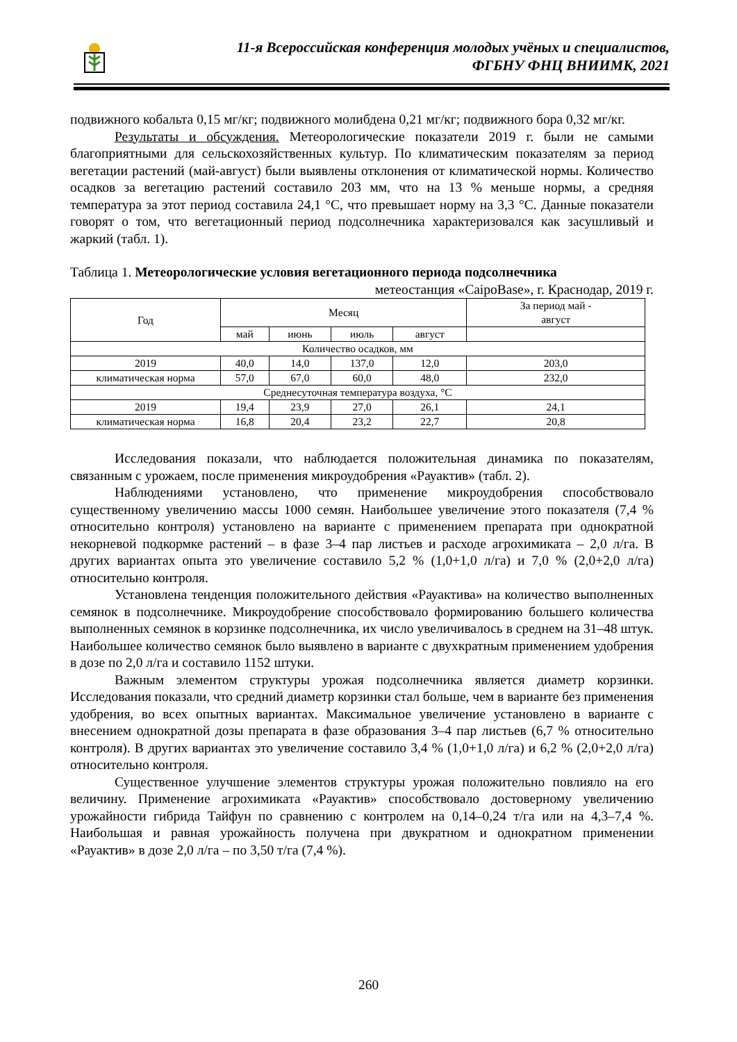11-я Всероссийская конференция молодых учёных и специалистов,
ФГБНУ ФНЦ ВНИИМК, 2021
подвижного кобальта 0,15 мг/кг; подвижного молибдена 0,21 мг/кг; подвижного бора 0,32 мг/кг.
Результаты и обсуждения. Метеорологические показатели 2019 г. были не самыми благоприятными для сельскохозяйственных культур. По климатическим показателям за период вегетации растений (май-август) были выявлены отклонения от климатической нормы. Количество осадков за вегетацию растений составило 203 мм, что на 13 % меньше нормы, а средняя температура за этот период составила 24,1 °С, что превышает норму на 3,3 °С. Данные показатели говорят о том, что вегетационный период подсолнечника характеризовался как засушливый и жаркий (табл. 1).
Таблица 1. Метеорологические условия вегетационного периода подсолнечника
метеостанция «CaipoBase», г. Краснодар, 2019 г.
| Год | Месяц | | | | За период май - август |
| --- | --- | --- | --- | --- | --- |
| | май | июнь | июль | август | |
| Количество осадков, мм | | | | | |
| 2019 | 40,0 | 14,0 | 137,0 | 12,0 | 203,0 |
| климатическая норма | 57,0 | 67,0 | 60,0 | 48,0 | 232,0 |
| Среднесуточная температура воздуха, °С | | | | | |
| 2019 | 19,4 | 23,9 | 27,0 | 26,1 | 24,1 |
| климатическая норма | 16,8 | 20,4 | 23,2 | 22,7 | 20,8 |
Исследования показали, что наблюдается положительная динамика по показателям, связанным с урожаем, после применения микроудобрения «Рауактив» (табл. 2).
Наблюдениями установлено, что применение микроудобрения способствовало существенному увеличению массы 1000 семян. Наибольшее увеличение этого показателя (7,4 % относительно контроля) установлено на варианте с применением препарата при однократной некорневой подкормке растений – в фазе 3–4 пар листьев и расходе агрохимиката – 2,0 л/га. В других вариантах опыта это увеличение составило 5,2 % (1,0+1,0 л/га) и 7,0 % (2,0+2,0 л/га) относительно контроля.
Установлена тенденция положительного действия «Рауактива» на количество выполненных семянок в подсолнечнике. Микроудобрение способствовало формированию большего количества выполненных семянок в корзинке подсолнечника, их число увеличивалось в среднем на 31–48 штук. Наибольшее количество семянок было выявлено в варианте с двухкратным применением удобрения в дозе по 2,0 л/га и составило 1152 штуки.
Важным элементом структуры урожая подсолнечника является диаметр корзинки. Исследования показали, что средний диаметр корзинки стал больше, чем в варианте без применения удобрения, во всех опытных вариантах. Максимальное увеличение установлено в варианте с внесением однократной дозы препарата в фазе образования 3–4 пар листьев (6,7 % относительно контроля). В других вариантах это увеличение составило 3,4 % (1,0+1,0 л/га) и 6,2 % (2,0+2,0 л/га) относительно контроля.
Существенное улучшение элементов структуры урожая положительно повлияло на его величину. Применение агрохимиката «Рауактив» способствовало достоверному увеличению урожайности гибрида Тайфун по сравнению с контролем на 0,14–0,24 т/га или на 4,3–7,4 %. Наибольшая и равная урожайность получена при двукратном и однократном применении «Рауактив» в дозе 2,0 л/га – по 3,50 т/га (7,4 %).
260